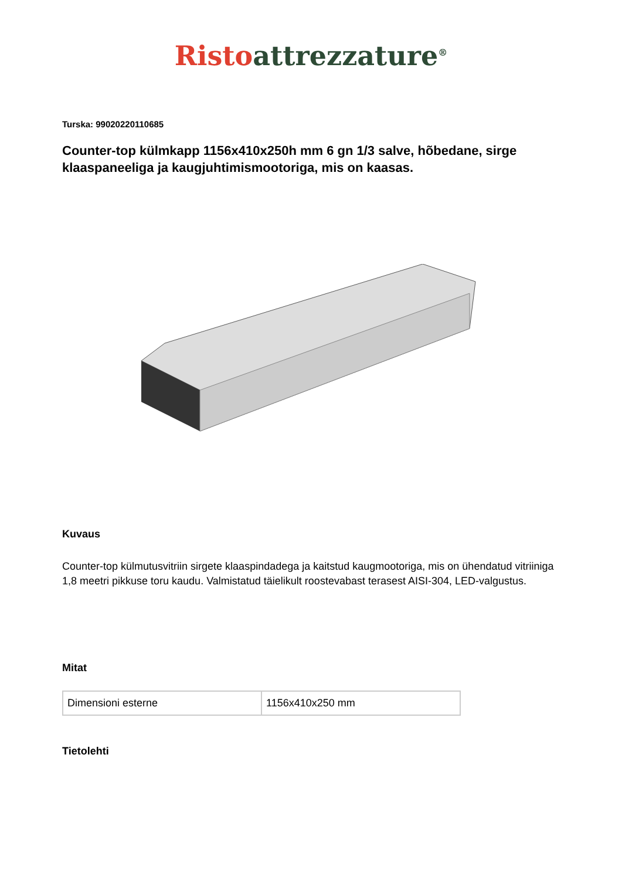Risto attrezzature<sup>®</sup>
Turska: 99020220110685
Counter-top külmkapp 1156x410x250h mm 6 gn 1/3 salve, hõbedane, sirge klaaspaneeliga ja kaugjuhtimismootoriga, mis on kaasas.
Kuvaus
Counter-top külmutusvitriin sirgete klaaspindadega ja kaitstud kaugmootoriga, mis on ühendatud vitriiniga 1,8 meetri pikkuse toru kaudu. Valmistatud täielikult roostevabast terasest AISI-304, LED-valgustus.
Mitat
| Dimensioni esterne | 1156x410x250 mm |
Tietolehti